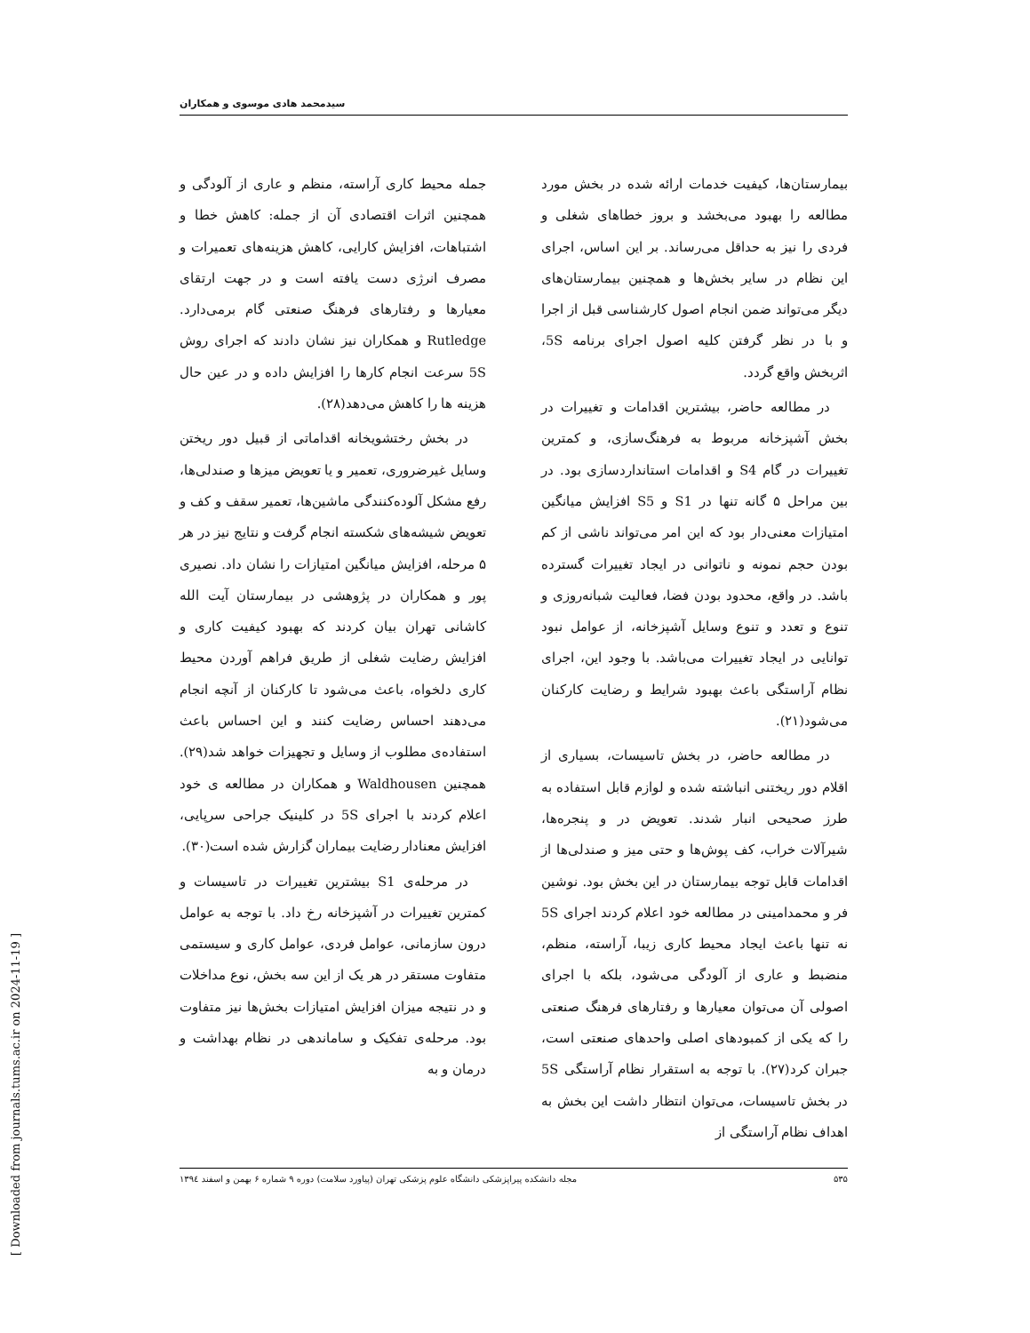[ Downloaded from journals.tums.ac.ir on 2024-11-19 ]
سیدمحمد هادی موسوی و همکاران
بیمارستان‌ها، کیفیت خدمات ارائه شده در بخش مورد مطالعه را بهبود می‌بخشد و بروز خطاهای شغلی و فردی را نیز به حداقل می‌رساند. بر این اساس، اجرای این نظام در سایر بخش‌ها و همچنین بیمارستان‌های دیگر می‌تواند ضمن انجام اصول کارشناسی قبل از اجرا و با در نظر گرفتن کلیه اصول اجرای برنامه 5S، اثربخش واقع گردد.
در مطالعه حاضر، بیشترین اقدامات و تغییرات در بخش آشپزخانه مربوط به فرهنگ‌سازی، و کمترین تغییرات در گام S4 و اقدامات استانداردسازی بود. در بین مراحل ۵ گانه تنها در S1 و S5 افزایش میانگین امتیازات معنی‌دار بود که این امر می‌تواند ناشی از کم بودن حجم نمونه و ناتوانی در ایجاد تغییرات گسترده باشد. در واقع، محدود بودن فضا، فعالیت شبانه‌روزی و تنوع و تعدد و تنوع وسایل آشپزخانه، از عوامل نبود توانایی در ایجاد تغییرات می‌باشد. با وجود این، اجرای نظام آراستگی باعث بهبود شرایط و رضایت کارکنان می‌شود(۲۱).
در مطالعه حاضر، در بخش تاسیسات، بسیاری از اقلام دور ریختنی انباشته شده و لوازم قابل استفاده به طرز صحیحی انبار شدند. تعویض در و پنجره‌ها، شیرآلات خراب، کف پوش‌ها و حتی میز و صندلی‌ها از اقدامات قابل توجه بیمارستان در این بخش بود. نوشین فر و محمدامینی در مطالعه خود اعلام کردند اجرای 5S نه تنها باعث ایجاد محیط کاری زیبا، آراسته، منظم، منضبط و عاری از آلودگی می‌شود، بلکه با اجرای اصولی آن می‌توان معیارها و رفتارهای فرهنگ صنعتی را که یکی از کمبودهای اصلی واحدهای صنعتی است، جبران کرد(۲۷). با توجه به استقرار نظام آراستگی 5S در بخش تاسیسات، می‌توان انتظار داشت این بخش به اهداف نظام آراستگی از
جمله محیط کاری آراسته، منظم و عاری از آلودگی و همچنین اثرات اقتصادی آن از جمله: کاهش خطا و اشتباهات، افزایش کارایی، کاهش هزینه‌های تعمیرات و مصرف انرژی دست یافته است و در جهت ارتقای معیارها و رفتارهای فرهنگ صنعتی گام برمی‌دارد. Rutledge و همکاران نیز نشان دادند که اجرای روش 5S سرعت انجام کارها را افزایش داده و در عین حال هزینه ها را کاهش می‌دهد(۲۸).
در بخش رختشویخانه اقداماتی از قبیل دور ریختن وسایل غیرضروری، تعمیر و یا تعویض میزها و صندلی‌ها، رفع مشکل آلوده‌کنندگی ماشین‌ها، تعمیر سقف و کف و تعویض شیشه‌های شکسته انجام گرفت و نتایج نیز در هر ۵ مرحله، افزایش میانگین امتیازات را نشان داد. نصیری پور و همکاران در پژوهشی در بیمارستان آیت الله کاشانی تهران بیان کردند که بهبود کیفیت کاری و افزایش رضایت شغلی از طریق فراهم آوردن محیط کاری دلخواه، باعث می‌شود تا کارکنان از آنچه انجام می‌دهند احساس رضایت کنند و این احساس باعث استفاده‌ی مطلوب از وسایل و تجهیزات خواهد شد(۲۹). همچنین Waldhousen و همکاران در مطالعه ی خود اعلام کردند با اجرای 5S در کلینیک جراحی سرپایی، افزایش معنادار رضایت بیماران گزارش شده است(۳۰).
در مرحله‌ی S1 بیشترین تغییرات در تاسیسات و کمترین تغییرات در آشپزخانه رخ داد. با توجه به عوامل درون سازمانی، عوامل فردی، عوامل کاری و سیستمی متفاوت مستقر در هر یک از این سه بخش، نوع مداخلات و در نتیجه میزان افزایش امتیازات بخش‌ها نیز متفاوت بود. مرحله‌ی تفکیک و ساماندهی در نظام بهداشت و درمان و به
۵۳۵ مجله دانشکده پیراپزشکی دانشگاه علوم پزشکی تهران (پیاورد سلامت) دوره ۹ شماره ۶ بهمن و اسفند ۱۳۹٤